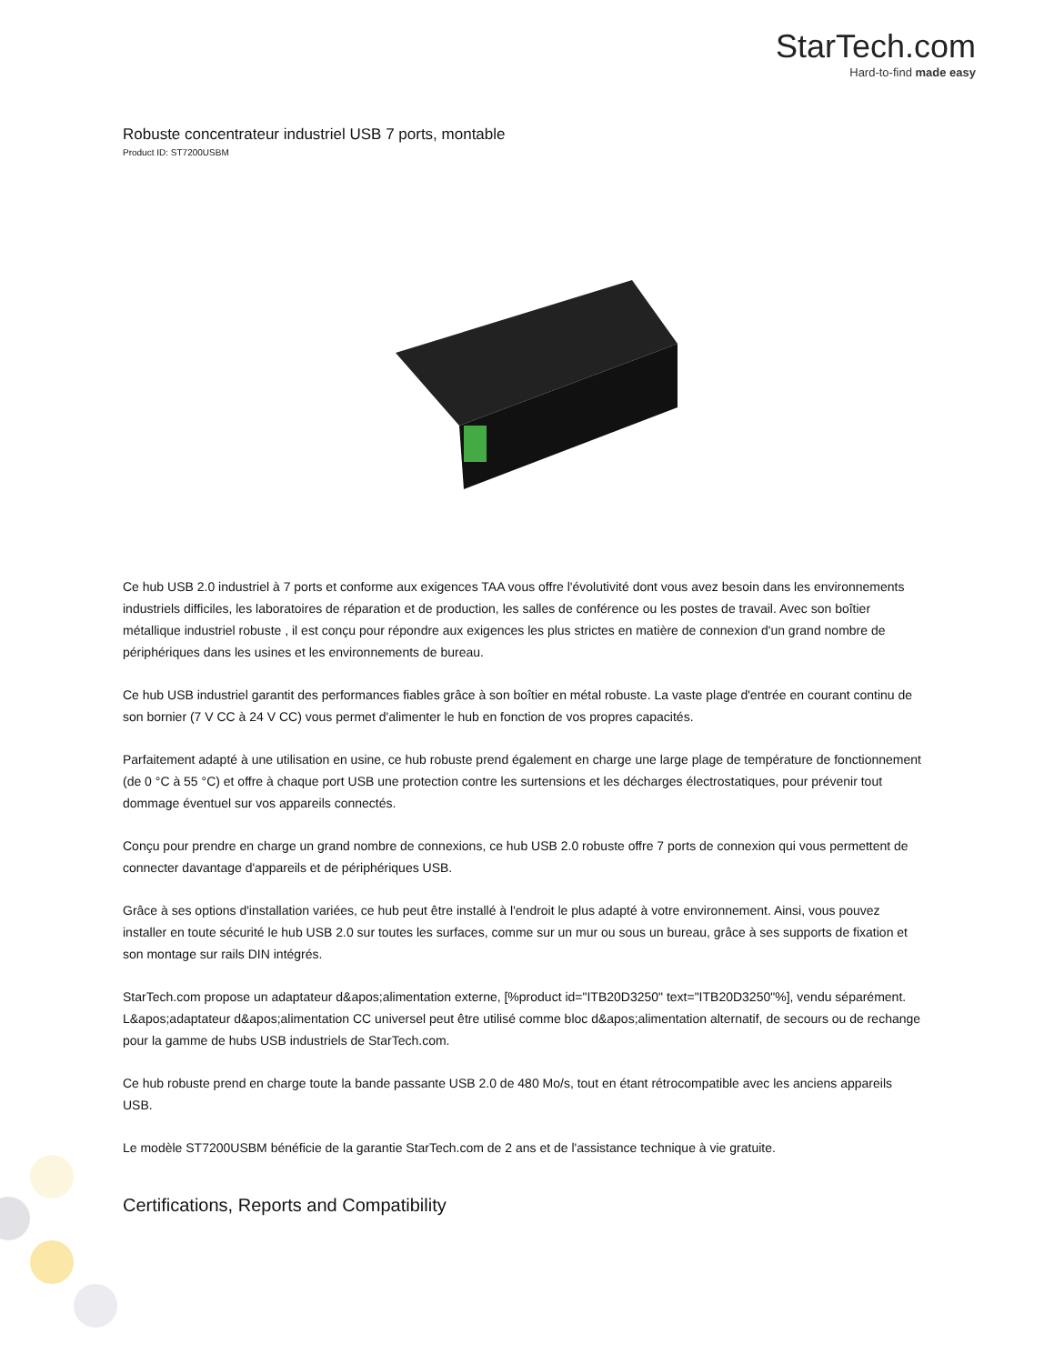StarTech.com
Hard-to-find made easy
Robuste concentrateur industriel USB 7 ports, montable
Product ID: ST7200USBM
Ce hub USB 2.0 industriel à 7 ports et conforme aux exigences TAA vous offre l'évolutivité dont vous avez besoin dans les environnements industriels difficiles, les laboratoires de réparation et de production, les salles de conférence ou les postes de travail. Avec son boîtier métallique industriel robuste , il est conçu pour répondre aux exigences les plus strictes en matière de connexion d'un grand nombre de périphériques dans les usines et les environnements de bureau.
Ce hub USB industriel garantit des performances fiables grâce à son boîtier en métal robuste. La vaste plage d'entrée en courant continu de son bornier (7 V CC à 24 V CC) vous permet d'alimenter le hub en fonction de vos propres capacités.
Parfaitement adapté à une utilisation en usine, ce hub robuste prend également en charge une large plage de température de fonctionnement (de 0 °C à 55 °C) et offre à chaque port USB une protection contre les surtensions et les décharges électrostatiques, pour prévenir tout dommage éventuel sur vos appareils connectés.
Conçu pour prendre en charge un grand nombre de connexions, ce hub USB 2.0 robuste offre 7 ports de connexion qui vous permettent de connecter davantage d'appareils et de périphériques USB.
Grâce à ses options d'installation variées, ce hub peut être installé à l'endroit le plus adapté à votre environnement. Ainsi, vous pouvez installer en toute sécurité le hub USB 2.0 sur toutes les surfaces, comme sur un mur ou sous un bureau, grâce à ses supports de fixation et son montage sur rails DIN intégrés.
StarTech.com propose un adaptateur d&apos;alimentation externe, [%product id="ITB20D3250" text="ITB20D3250"%], vendu séparément. L&apos;adaptateur d&apos;alimentation CC universel peut être utilisé comme bloc d&apos;alimentation alternatif, de secours ou de rechange pour la gamme de hubs USB industriels de StarTech.com.
Ce hub robuste prend en charge toute la bande passante USB 2.0 de 480 Mo/s, tout en étant rétrocompatible avec les anciens appareils USB.
Le modèle ST7200USBM bénéficie de la garantie StarTech.com de 2 ans et de l'assistance technique à vie gratuite.
Certifications, Reports and Compatibility